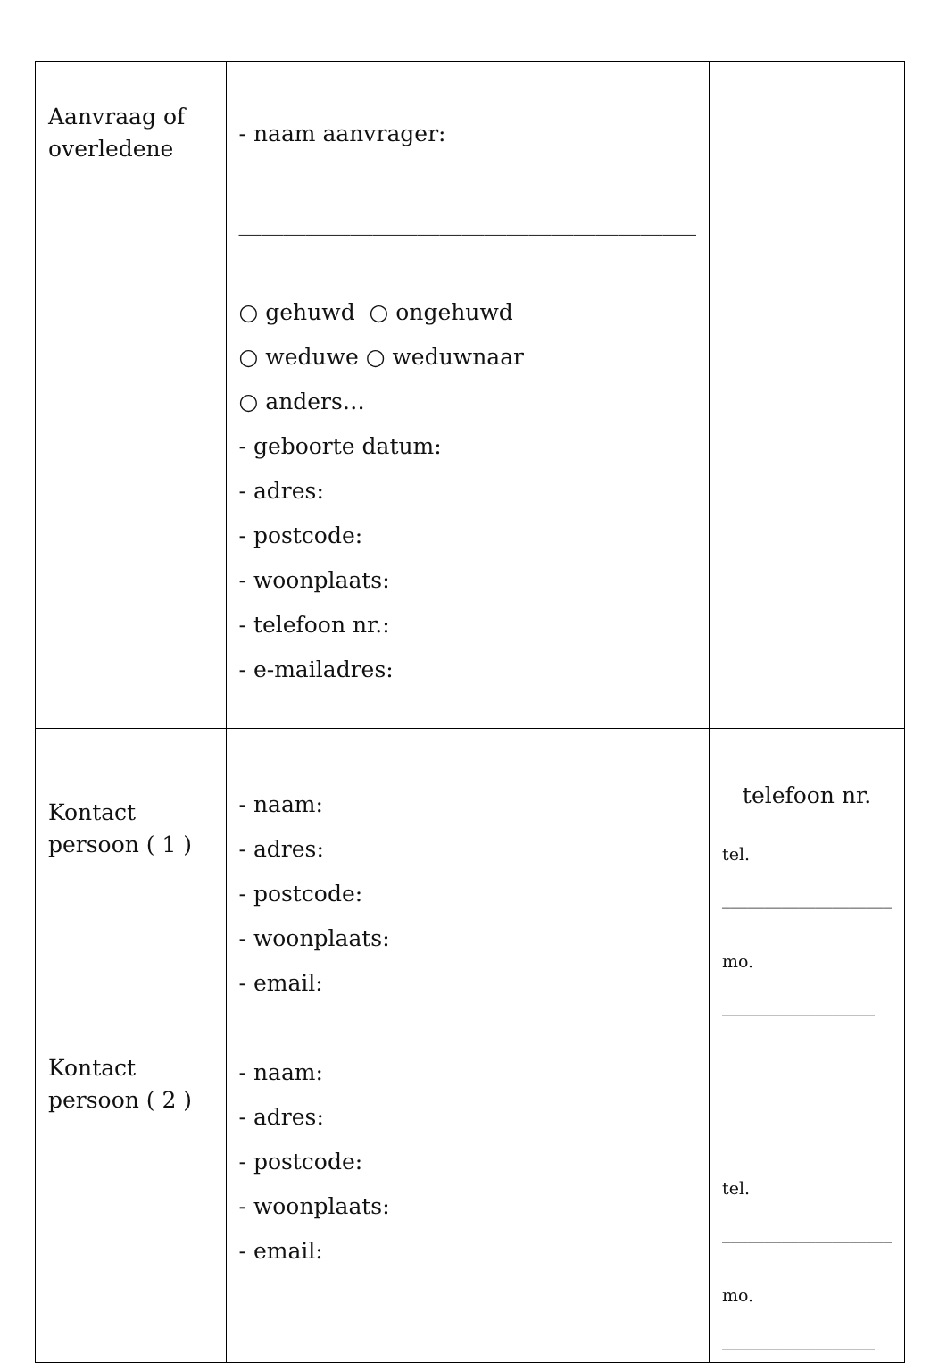| Aanvraag of overledene | - naam aanvrager: _________________________________________ ○ gehuwd ○ ongehuwd ○ weduwe ○ weduwnaar ○ anders… - geboorte datum: - adres: - postcode: - woonplaats: - telefoon nr.: - e-mailadres: | |
| Kontact persoon ( 1 ) Kontact persoon ( 2 ) | - naam: - adres: - postcode: - woonplaats: - email: - naam: - adres: - postcode: - woonplaats: - email: | telefoon nr. tel. ____________________ mo. __________________ tel. ____________________ mo. __________________ |